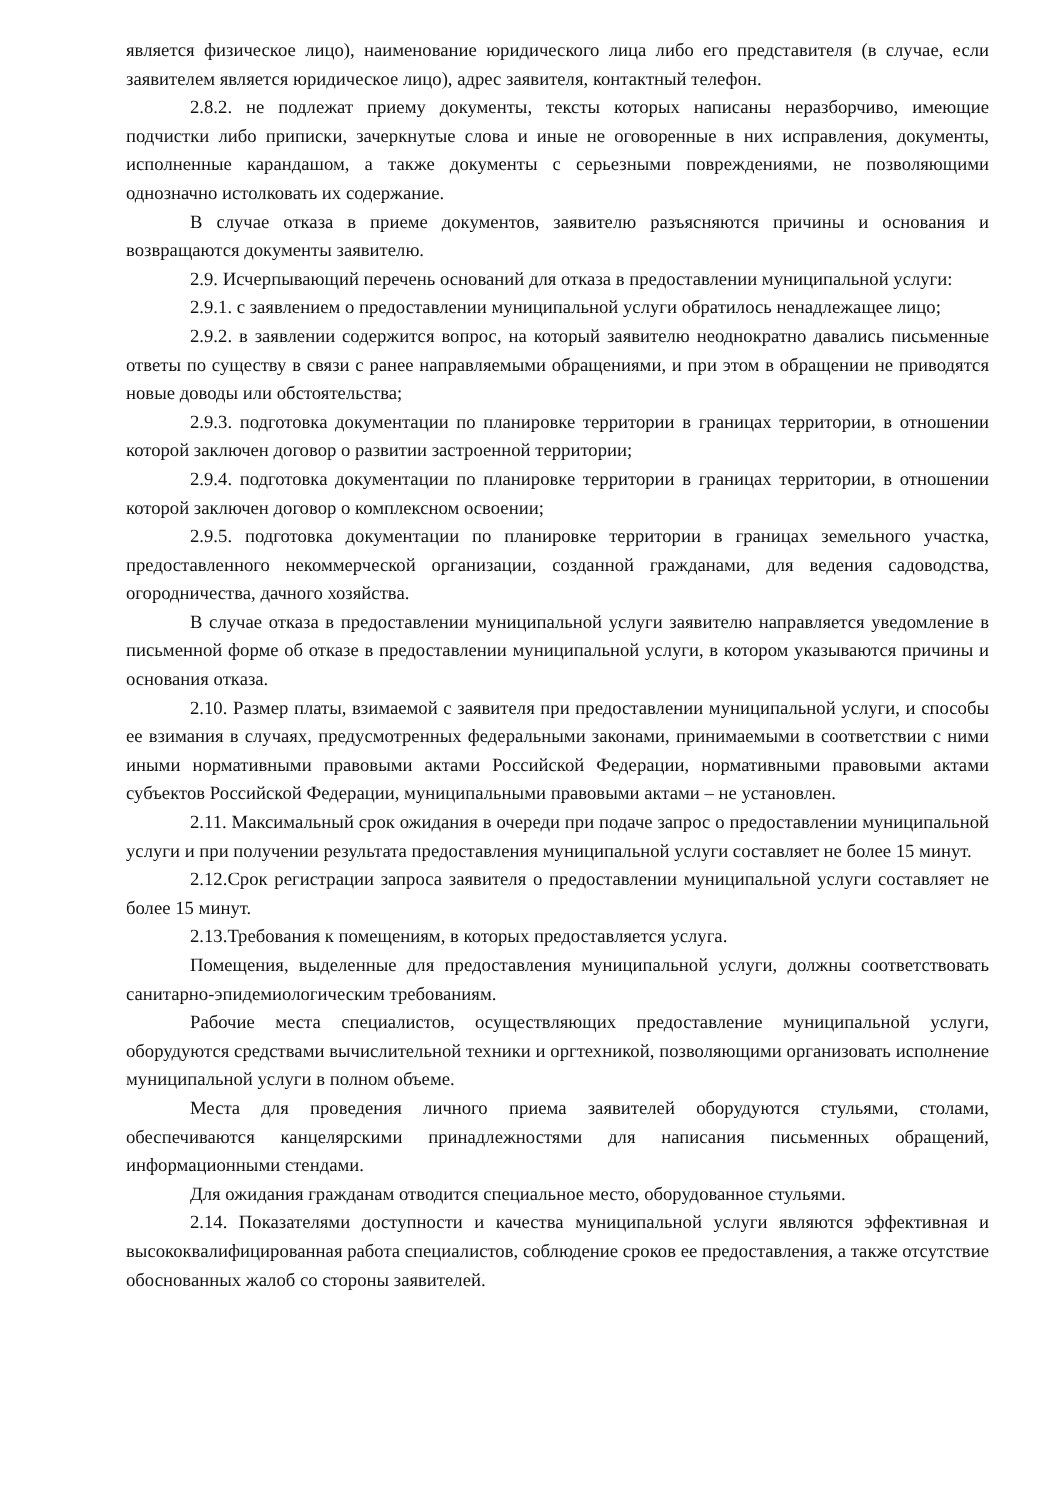является физическое лицо), наименование юридического лица либо его представителя (в случае, если заявителем является юридическое лицо), адрес заявителя, контактный телефон.
2.8.2. не подлежат приему документы, тексты которых написаны неразборчиво, имеющие подчистки либо приписки, зачеркнутые слова и иные не оговоренные в них исправления, документы, исполненные карандашом, а также документы с серьезными повреждениями, не позволяющими однозначно истолковать их содержание.
В случае отказа в приеме документов, заявителю разъясняются причины и основания и возвращаются документы заявителю.
2.9. Исчерпывающий перечень оснований для отказа в предоставлении муниципальной услуги:
2.9.1. с заявлением о предоставлении муниципальной услуги обратилось ненадлежащее лицо;
2.9.2. в заявлении содержится вопрос, на который заявителю неоднократно давались письменные ответы по существу в связи с ранее направляемыми обращениями, и при этом в обращении не приводятся новые доводы или обстоятельства;
2.9.3. подготовка документации по планировке территории в границах территории, в отношении которой заключен договор о развитии застроенной территории;
2.9.4. подготовка документации по планировке территории в границах территории, в отношении которой заключен договор о комплексном освоении;
2.9.5. подготовка документации по планировке территории в границах земельного участка, предоставленного некоммерческой организации, созданной гражданами, для ведения садоводства, огородничества, дачного хозяйства.
В случае отказа в предоставлении муниципальной услуги заявителю направляется уведомление в письменной форме об отказе в предоставлении муниципальной услуги, в котором указываются причины и основания отказа.
2.10. Размер платы, взимаемой с заявителя при предоставлении муниципальной услуги, и способы ее взимания в случаях, предусмотренных федеральными законами, принимаемыми в соответствии с ними иными нормативными правовыми актами Российской Федерации, нормативными правовыми актами субъектов Российской Федерации, муниципальными правовыми актами – не установлен.
2.11. Максимальный срок ожидания в очереди при подаче запрос о предоставлении муниципальной услуги и при получении результата предоставления муниципальной услуги составляет не более 15 минут.
2.12.Срок регистрации запроса заявителя о предоставлении муниципальной услуги составляет не более 15 минут.
2.13.Требования к помещениям, в которых предоставляется услуга.
Помещения, выделенные для предоставления муниципальной услуги, должны соответствовать санитарно-эпидемиологическим требованиям.
Рабочие места специалистов, осуществляющих предоставление муниципальной услуги, оборудуются средствами вычислительной техники и оргтехникой, позволяющими организовать исполнение муниципальной услуги в полном объеме.
Места для проведения личного приема заявителей оборудуются стульями, столами, обеспечиваются канцелярскими принадлежностями для написания письменных обращений, информационными стендами.
Для ожидания гражданам отводится специальное место, оборудованное стульями.
2.14. Показателями доступности и качества муниципальной услуги являются эффективная и высококвалифицированная работа специалистов, соблюдение сроков ее предоставления, а также отсутствие обоснованных жалоб со стороны заявителей.